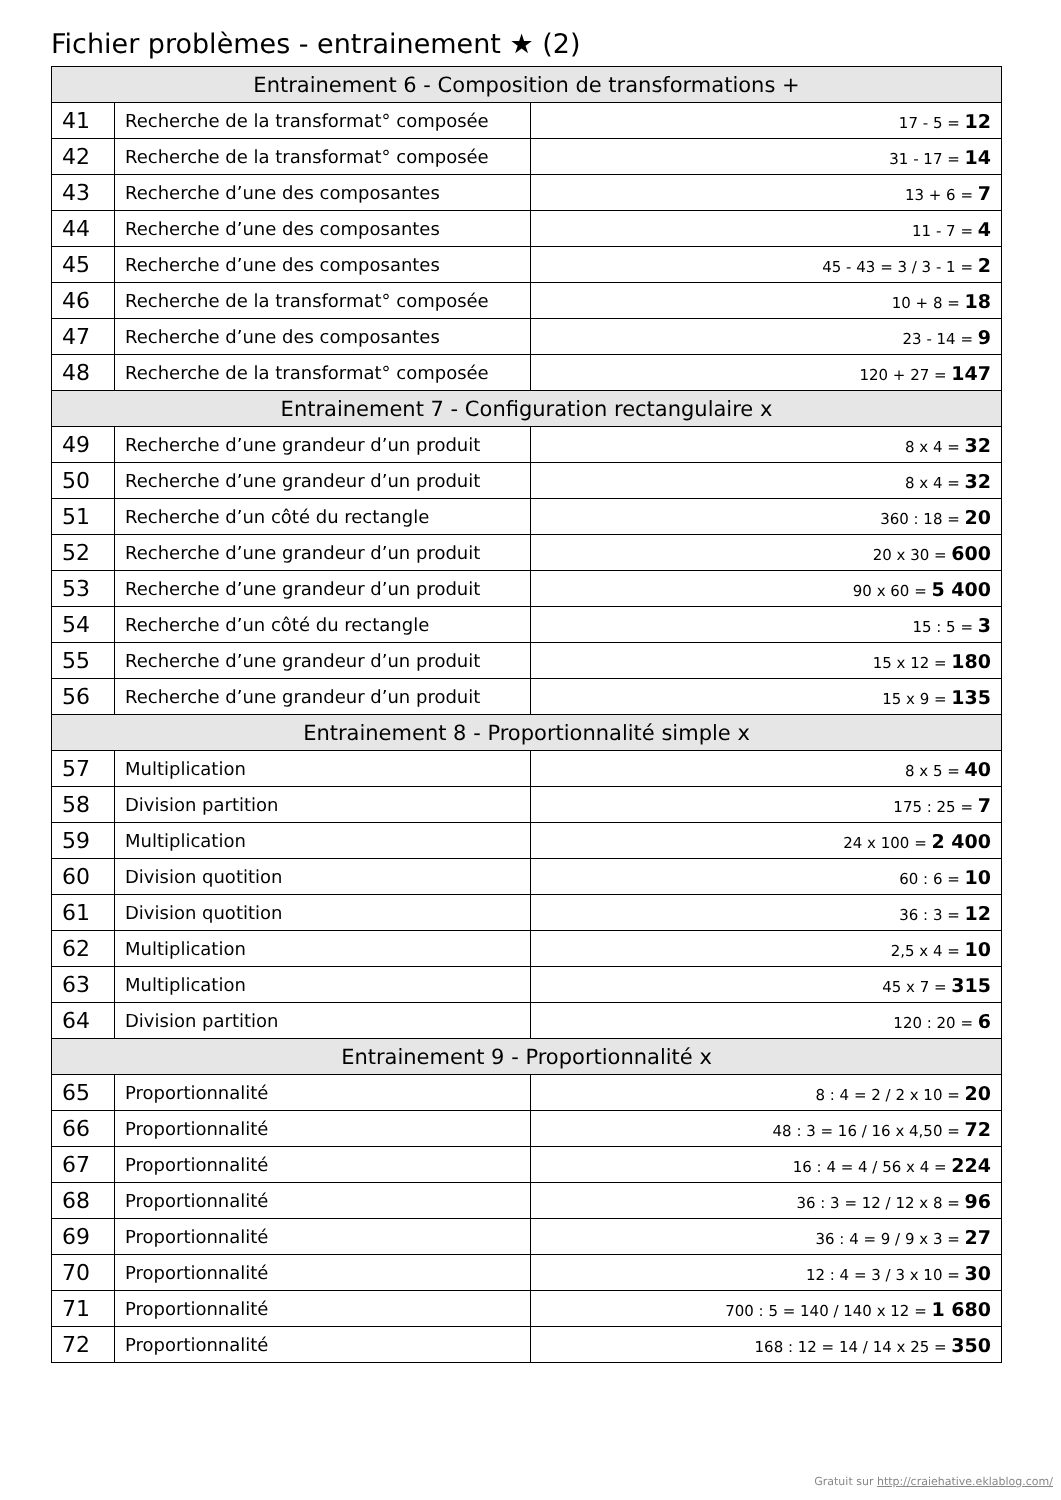Fichier problèmes - entrainement ★ (2)
| Entrainement 6 - Composition de transformations + | | |
| --- | --- | --- |
| 41 | Recherche de la transformat° composée | 17 - 5 = 12 |
| 42 | Recherche de la transformat° composée | 31 - 17 = 14 |
| 43 | Recherche d’une des composantes | 13 + 6 = 7 |
| 44 | Recherche d’une des composantes | 11 - 7 = 4 |
| 45 | Recherche d’une des composantes | 45 - 43 = 3 / 3 - 1 = 2 |
| 46 | Recherche de la transformat° composée | 10 + 8 = 18 |
| 47 | Recherche d’une des composantes | 23 - 14 = 9 |
| 48 | Recherche de la transformat° composée | 120 + 27 = 147 |
| Entrainement 7 - Configuration rectangulaire x | | |
| 49 | Recherche d’une grandeur d’un produit | 8 x 4 = 32 |
| 50 | Recherche d’une grandeur d’un produit | 8 x 4 = 32 |
| 51 | Recherche d’un côté du rectangle | 360 : 18 = 20 |
| 52 | Recherche d’une grandeur d’un produit | 20 x 30 = 600 |
| 53 | Recherche d’une grandeur d’un produit | 90 x 60 = 5 400 |
| 54 | Recherche d’un côté du rectangle | 15 : 5 = 3 |
| 55 | Recherche d’une grandeur d’un produit | 15 x 12 = 180 |
| 56 | Recherche d’une grandeur d’un produit | 15 x 9 = 135 |
| Entrainement 8 - Proportionnalité simple x | | |
| 57 | Multiplication | 8 x 5 = 40 |
| 58 | Division partition | 175 : 25 = 7 |
| 59 | Multiplication | 24 x 100 = 2 400 |
| 60 | Division quotition | 60 : 6 = 10 |
| 61 | Division quotition | 36 : 3 = 12 |
| 62 | Multiplication | 2,5 x 4 = 10 |
| 63 | Multiplication | 45 x 7 = 315 |
| 64 | Division partition | 120 : 20 = 6 |
| Entrainement 9 - Proportionnalité x | | |
| 65 | Proportionnalité | 8 : 4 = 2 / 2 x 10 = 20 |
| 66 | Proportionnalité | 48 : 3 = 16 / 16 x 4,50 = 72 |
| 67 | Proportionnalité | 16 : 4 = 4 / 56 x 4 = 224 |
| 68 | Proportionnalité | 36 : 3 = 12 / 12 x 8 = 96 |
| 69 | Proportionnalité | 36 : 4 = 9 / 9 x 3 = 27 |
| 70 | Proportionnalité | 12 : 4 = 3 / 3 x 10 = 30 |
| 71 | Proportionnalité | 700 : 5 = 140 / 140 x 12 = 1 680 |
| 72 | Proportionnalité | 168 : 12 = 14 / 14 x 25 = 350 |
Gratuit sur http://craiehative.eklablog.com/